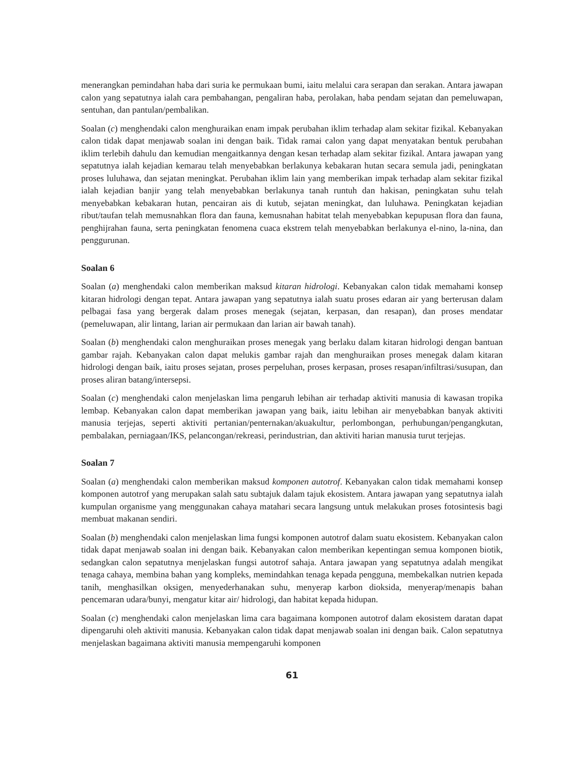menerangkan pemindahan haba dari suria ke permukaan bumi, iaitu melalui cara serapan dan serakan. Antara jawapan calon yang sepatutnya ialah cara pembahangan, pengaliran haba, perolakan, haba pendam sejatan dan pemeluwapan, sentuhan, dan pantulan/pembalikan.
Soalan (c) menghendaki calon menghuraikan enam impak perubahan iklim terhadap alam sekitar fizikal. Kebanyakan calon tidak dapat menjawab soalan ini dengan baik. Tidak ramai calon yang dapat menyatakan bentuk perubahan iklim terlebih dahulu dan kemudian mengaitkannya dengan kesan terhadap alam sekitar fizikal. Antara jawapan yang sepatutnya ialah kejadian kemarau telah menyebabkan berlakunya kebakaran hutan secara semula jadi, peningkatan proses luluhawa, dan sejatan meningkat. Perubahan iklim lain yang memberikan impak terhadap alam sekitar fizikal ialah kejadian banjir yang telah menyebabkan berlakunya tanah runtuh dan hakisan, peningkatan suhu telah menyebabkan kebakaran hutan, pencairan ais di kutub, sejatan meningkat, dan luluhawa. Peningkatan kejadian ribut/taufan telah memusnahkan flora dan fauna, kemusnahan habitat telah menyebabkan kepupusan flora dan fauna, penghijrahan fauna, serta peningkatan fenomena cuaca ekstrem telah menyebabkan berlakunya el-nino, la-nina, dan penggurunan.
Soalan 6
Soalan (a) menghendaki calon memberikan maksud kitaran hidrologi. Kebanyakan calon tidak memahami konsep kitaran hidrologi dengan tepat. Antara jawapan yang sepatutnya ialah suatu proses edaran air yang berterusan dalam pelbagai fasa yang bergerak dalam proses menegak (sejatan, kerpasan, dan resapan), dan proses mendatar (pemeluwapan, alir lintang, larian air permukaan dan larian air bawah tanah).
Soalan (b) menghendaki calon menghuraikan proses menegak yang berlaku dalam kitaran hidrologi dengan bantuan gambar rajah. Kebanyakan calon dapat melukis gambar rajah dan menghuraikan proses menegak dalam kitaran hidrologi dengan baik, iaitu proses sejatan, proses perpeluhan, proses kerpasan, proses resapan/infiltrasi/susupan, dan proses aliran batang/intersepsi.
Soalan (c) menghendaki calon menjelaskan lima pengaruh lebihan air terhadap aktiviti manusia di kawasan tropika lembap. Kebanyakan calon dapat memberikan jawapan yang baik, iaitu lebihan air menyebabkan banyak aktiviti manusia terjejas, seperti aktiviti pertanian/penternakan/akuakultur, perlombongan, perhubungan/pengangkutan, pembalakan, perniagaan/IKS, pelancongan/rekreasi, perindustrian, dan aktiviti harian manusia turut terjejas.
Soalan 7
Soalan (a) menghendaki calon memberikan maksud komponen autotrof. Kebanyakan calon tidak memahami konsep komponen autotrof yang merupakan salah satu subtajuk dalam tajuk ekosistem. Antara jawapan yang sepatutnya ialah kumpulan organisme yang menggunakan cahaya matahari secara langsung untuk melakukan proses fotosintesis bagi membuat makanan sendiri.
Soalan (b) menghendaki calon menjelaskan lima fungsi komponen autotrof dalam suatu ekosistem. Kebanyakan calon tidak dapat menjawab soalan ini dengan baik. Kebanyakan calon memberikan kepentingan semua komponen biotik, sedangkan calon sepatutnya menjelaskan fungsi autotrof sahaja. Antara jawapan yang sepatutnya adalah mengikat tenaga cahaya, membina bahan yang kompleks, memindahkan tenaga kepada pengguna, membekalkan nutrien kepada tanih, menghasilkan oksigen, menyederhanakan suhu, menyerap karbon dioksida, menyerap/menapis bahan pencemaran udara/bunyi, mengatur kitar air/ hidrologi, dan habitat kepada hidupan.
Soalan (c) menghendaki calon menjelaskan lima cara bagaimana komponen autotrof dalam ekosistem daratan dapat dipengaruhi oleh aktiviti manusia. Kebanyakan calon tidak dapat menjawab soalan ini dengan baik. Calon sepatutnya menjelaskan bagaimana aktiviti manusia mempengaruhi komponen
61